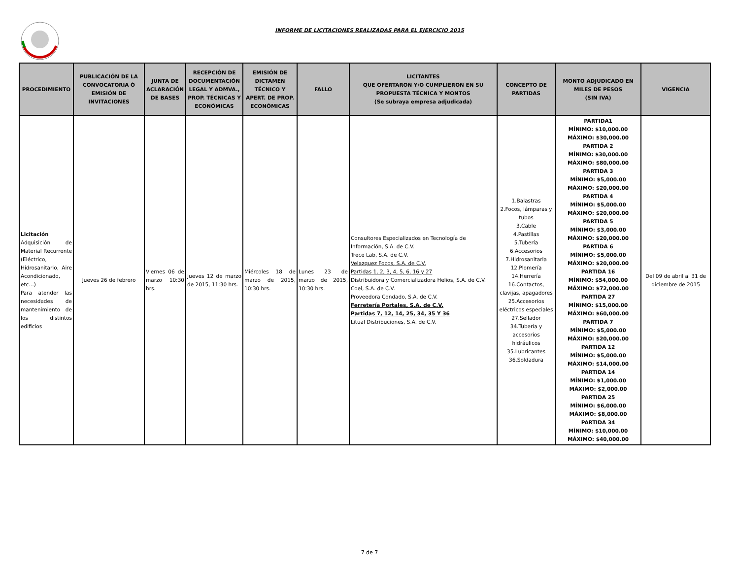INFORME DE LICITACIONES REALIZADAS PARA EL EJERCICIO 2015
| PROCEDIMIENTO | PUBLICACIÓN DE LA CONVOCATORIA Ó EMISIÓN DE INVITACIONES | JUNTA DE ACLARACIÓN DE BASES | RECEPCIÓN DE DOCUMENTACIÓN LEGAL Y ADMVA., PROP. TÉCNICAS Y ECONÓMICAS | EMISIÓN DE DICTAMEN TÉCNICO Y APERT. DE PROP. ECONÓMICAS | FALLO | LICITANTES QUE OFERTARON Y/O CUMPLIERON EN SU PROPUESTA TÉCNICA Y MONTOS (Se subraya empresa adjudicada) | CONCEPTO DE PARTIDAS | MONTO ADJUDICADO EN MILES DE PESOS (SIN IVA) | VIGENCIA |
| --- | --- | --- | --- | --- | --- | --- | --- | --- | --- |
| Licitación Adquisición de Material Recurrente (Eléctrico, Hidrosanitario, Aire Acondicionado, etc…) Para atender las necesidades de mantenimiento de los distintos edificios | Jueves 26 de febrero | Viernes 06 de marzo 10:30 hrs. | Jueves 12 de marzo de 2015, 11:30 hrs. | Miércoles 18 de marzo de 2015, 10:30 hrs. | Lunes 23 de marzo de 2015, 10:30 hrs. | Consultores Especializados en Tecnología de Información, S.A. de C.V. Trece Lab, S.A. de C.V. Velazquez Focos, S.A. de C.V. Partidas 1, 2, 3, 4, 5, 6, 16 y 27 Distribuidora y Comercializadora Helios, S.A. de C.V. Coel, S.A. de C.V. Proveedora Condado, S.A. de C.V. Ferretería Portales, S.A. de C.V. Partidas 7, 12, 14, 25, 34, 35 Y 36 Litual Distribuciones, S.A. de C.V. | 1.Balastras 2.Focos, lámparas y tubos 3.Cable 4.Pastillas 5.Tubería 6.Accesorios 7.Hidrosanitaria 12.Plomería 14.Herrería 16.Contactos, clavijas, apagadores 25.Accesorios eléctricos especiales 27.Sellador 34.Tubería y accesorios hidráulicos 35.Lubricantes 36.Soldadura | PARTIDA1 MÍNIMO: $10,000.00 MÁXIMO: $30,000.00 PARTIDA 2 MÍNIMO: $30,000.00 MÁXIMO: $80,000.00 PARTIDA 3 MÍNIMO: $5,000.00 MÁXIMO: $20,000.00 PARTIDA 4 MÍNIMO: $5,000.00 MÁXIMO: $20,000.00 PARTIDA 5 MÍNIMO: $3,000.00 MÁXIMO: $20,000.00 PARTIDA 6 MÍNIMO: $5,000.00 MÁXIMO: $20,000.00 PARTIDA 16 MÍNIMO: $54,000.00 MÁXIMO: $72,000.00 PARTIDA 27 MÍNIMO: $15,000.00 MÁXIMO: $60,000.00 PARTIDA 7 MÍNIMO: $5,000.00 MÁXIMO: $20,000.00 PARTIDA 12 MÍNIMO: $5,000.00 MÁXIMO: $14,000.00 PARTIDA 14 MÍNIMO: $1,000.00 MÁXIMO: $2,000.00 PARTIDA 25 MÍNIMO: $6,000.00 MÁXIMO: $8,000.00 PARTIDA 34 MÍNIMO: $10,000.00 MÁXIMO: $40,000.00 | Del 09 de abril al 31 de diciembre de 2015 |
7 de 7